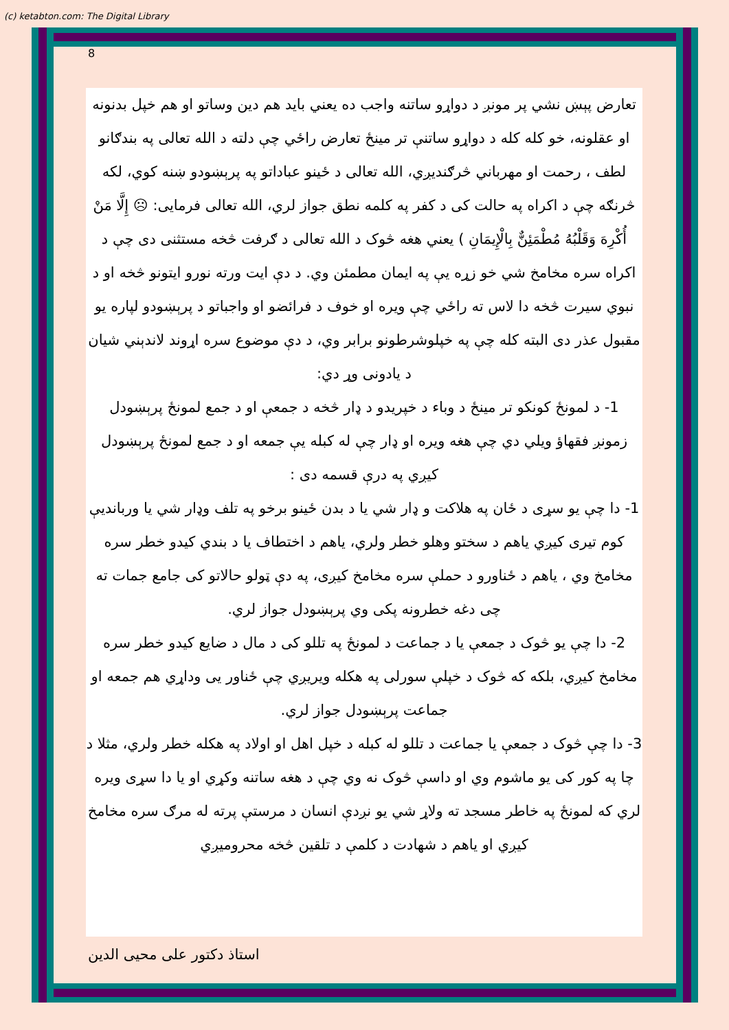(c) ketabton.com: The Digital Library
8
تعارض پېښ نشي پر مونږ د دواړو ساتنه واجب ده يعني بايد هم دين وساتو او هم خپل بدنونه او عقلونه، خو کله کله د دواړو ساتنې تر مينځ تعارض راځي چې دلته د الله تعالی په بندګانو لطف ، رحمت او مهرباني څرګنديږي، الله تعالی د ځينو عباداتو په پرېښودو ښنه کوي، لکه څرنګه چې د اکراه په حالت کی د کفر په کلمه نطق جواز لري، الله تعالی فرمايی: ☹ إِلَّا مَنْ أُكْرِهَ وَقَلْبُهُ مُطْمَئِنٌّ بِالْإِيمَانِ ) يعني هغه څوک د الله تعالی د ګرفت څخه مستثنی دی چې د اکراه سره مخامخ شي خو زړه يې په ايمان مطمئن وي. د دې ايت ورته نورو ايتونو څخه او د نبوي سيرت څخه دا لاس ته راځي چې ويره او خوف د فرائضو او واجباتو د پرېښودو لپاره يو مقبول عذر دی البته کله چې په خپلوشرطونو برابر وي، د دې موضوع سره اړوند لاندېني شيان د يادونی وړ دي:
1- د لمونځ کونکو تر مينځ د وباء د خپريدو د ډار څخه د جمعې او د جمع لمونځ پرېښودل
زمونږ فقهاؤ ويلي دي چې هغه ويره او ډار چې له کبله يې جمعه او د جمع لمونځ پرېښودل کيږي په درې قسمه دی :
1- دا چې يو سړی د ځان په هلاکت و ډار شي يا د بدن ځينو برخو په تلف وډار شي يا وربانديې کوم تيری کيږي ياهم د سختو وهلو خطر ولري، ياهم د اختطاف يا د بندي کيدو خطر سره مخامخ وي ، ياهم د ځناورو د حملې سره مخامخ کيږی، په دې ټولو حالاتو کی جامع جمات ته چی دغه خطرونه پکی وي پرېښودل جواز لري.
2- دا چې يو څوک د جمعې يا د جماعت د لمونځ په تللو کی د مال د ضايع کيدو خطر سره مخامخ کيږي، بلکه که څوک د خپلې سورلی په هکله ويريږي چې ځناور يی وداړي هم جمعه او جماعت پرېښودل جواز لري.
3- دا چې څوک د جمعې يا جماعت د تللو له کبله د خپل اهل او اولاد په هکله خطر ولري، مثلا د چا په کور کی يو ماشوم وي او داسې څوک نه وي چې د هغه ساتنه وکړي او يا دا سړی ويره لري که لمونځ په خاطر مسجد ته ولاړ شي يو نږدې انسان د مرستې پرته له مرګ سره مخامخ کيږي او ياهم د شهادت د کلمې د تلقين څخه محروميږي
استاذ دکتور علی محيی الدين